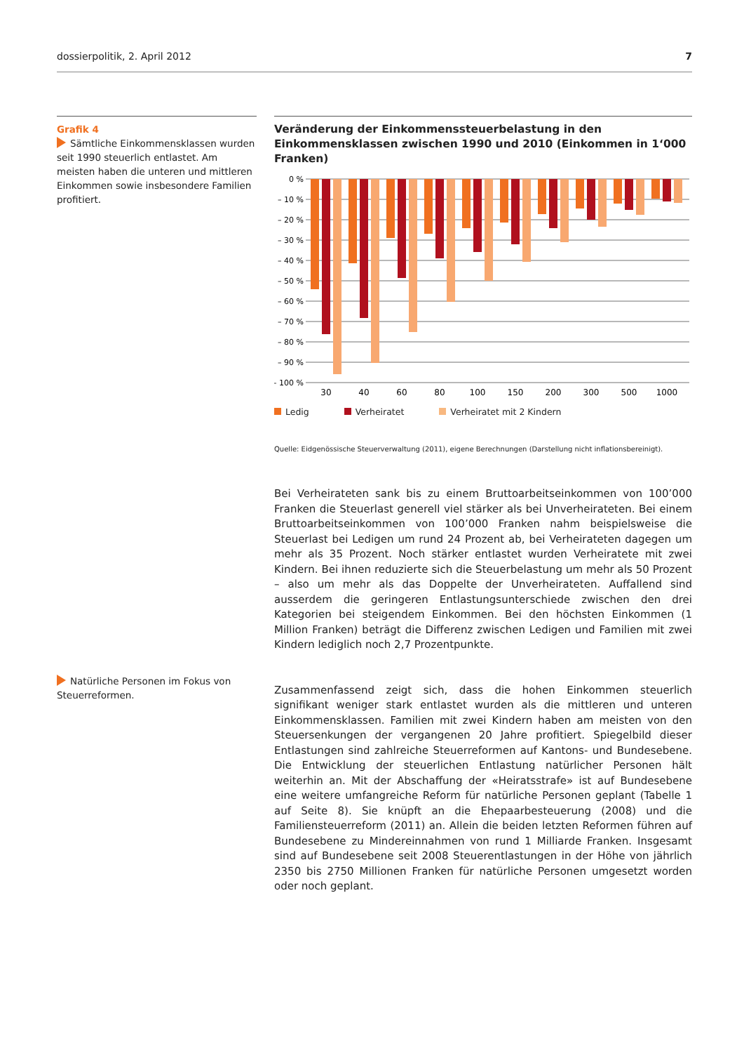dossierpolitik, 2. April 2012 7
Grafik 4
Sämtliche Einkommensklassen wurden seit 1990 steuerlich entlastet. Am meisten haben die unteren und mittleren Einkommen sowie insbesondere Familien profitiert.
Veränderung der Einkommenssteuerbelastung in den Einkommensklassen zwischen 1990 und 2010 (Einkommen in 1‘000 Franken)
0 %
– 10 %
– 20 %
– 30 %
– 40 %
– 50 %
– 60 %
– 70 %
– 80 %
– 90 %
– 100 %
30
40
60
80
100
150
200
300
500
1000
Ledig Verheiratet Verheiratet mit 2 Kindern
Quelle: Eidgenössische Steuerverwaltung (2011), eigene Berechnungen (Darstellung nicht inflationsbereinigt).
Bei Verheirateten sank bis zu einem Bruttoarbeitseinkommen von 100’000 Franken die Steuerlast generell viel stärker als bei Unverheirateten. Bei einem Bruttoarbeitseinkommen von 100’000 Franken nahm beispielsweise die Steuerlast bei Ledigen um rund 24 Prozent ab, bei Verheirateten dagegen um mehr als 35 Prozent. Noch stärker entlastet wurden Verheiratete mit zwei Kindern. Bei ihnen reduzierte sich die Steuerbelastung um mehr als 50 Prozent – also um mehr als das Doppelte der Unverheirateten. Auffallend sind ausserdem die geringeren Entlastungsunterschiede zwischen den drei Kategorien bei steigendem Einkommen. Bei den höchsten Einkommen (1 Million Franken) beträgt die Differenz zwischen Ledigen und Familien mit zwei Kindern lediglich noch 2,7 Prozentpunkte.
Zusammenfassend zeigt sich, dass die hohen Einkommen steuerlich signifikant weniger stark entlastet wurden als die mittleren und unteren Einkommensklassen. Familien mit zwei Kindern haben am meisten von den Steuersenkungen der vergangenen 20 Jahre profitiert. Spiegelbild dieser Entlastungen sind zahlreiche Steuerreformen auf Kantons- und Bundesebene. Die Entwicklung der steuerlichen Entlastung natürlicher Personen hält weiterhin an. Mit der Abschaffung der «Heiratsstrafe» ist auf Bundesebene eine weitere umfangreiche Reform für natürliche Personen geplant (Tabelle 1 auf Seite 8). Sie knüpft an die Ehepaarbesteuerung (2008) und die Familiensteuerreform (2011) an. Allein die beiden letzten Reformen führen auf Bundesebene zu Mindereinnahmen von rund 1 Milliarde Franken. Insgesamt sind auf Bundesebene seit 2008 Steuerentlastungen in der Höhe von jährlich 2350 bis 2750 Millionen Franken für natürliche Personen umgesetzt worden oder noch geplant.
Natürliche Personen im Fokus von Steuerreformen.